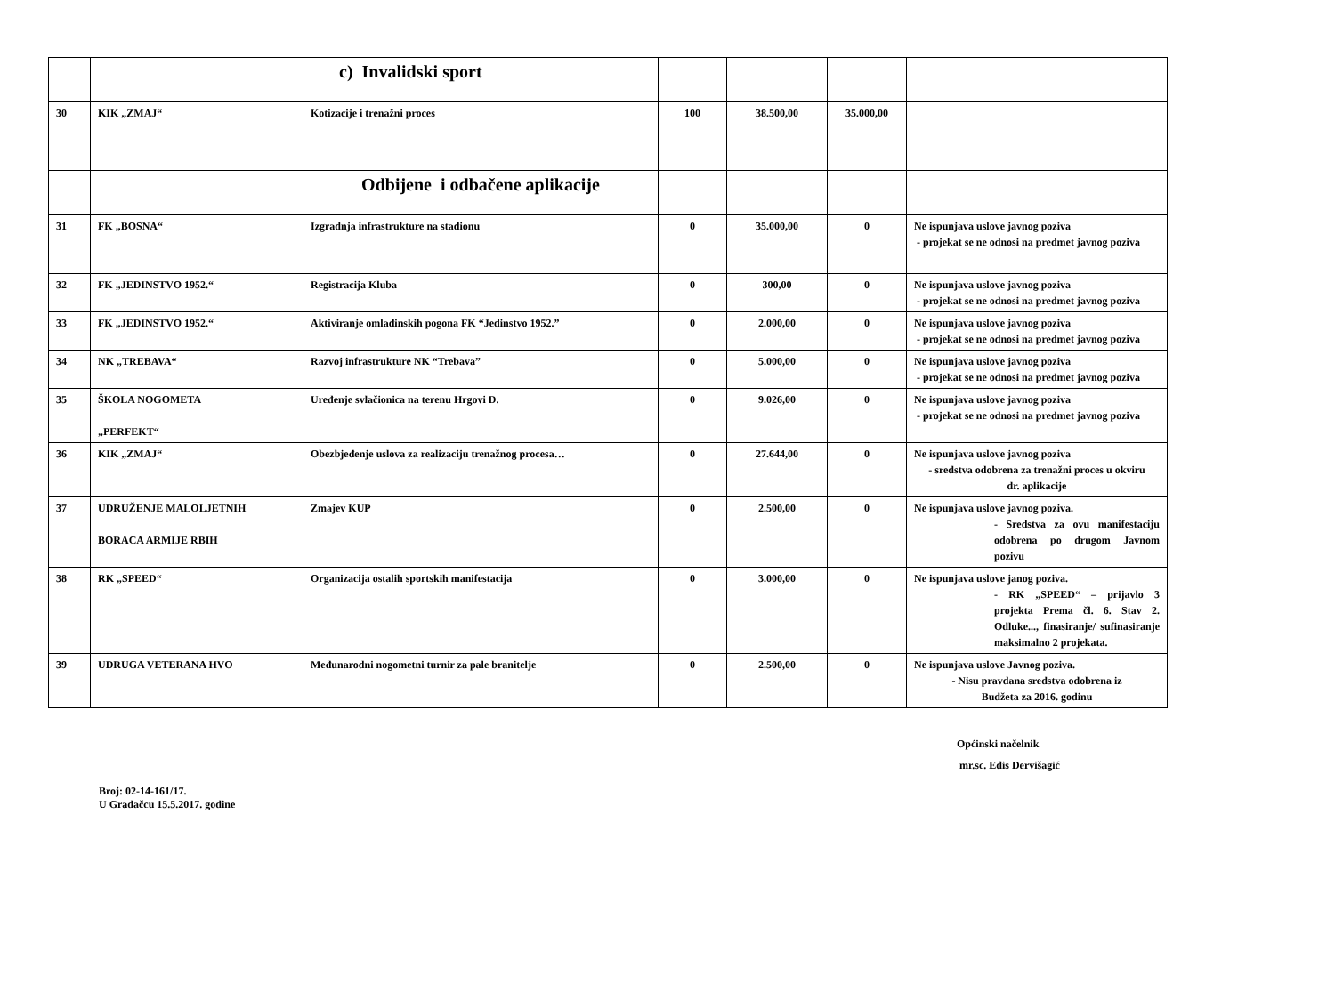| | | c) Invalidski sport | | | | |
| 30 | KIK „ZMAJ“ | Kotizacije i trenažni proces | 100 | 38.500,00 | 35.000,00 | |
| | | Odbijene i odbačene aplikacije | | | | |
| 31 | FK „BOSNA“ | Izgradnja infrastrukture na stadionu | 0 | 35.000,00 | 0 | Ne ispunjava uslove javnog poziva - projekat se ne odnosi na predmet javnog poziva |
| 32 | FK „JEDINSTVO 1952.“ | Registracija Kluba | 0 | 300,00 | 0 | Ne ispunjava uslove javnog poziva - projekat se ne odnosi na predmet javnog poziva |
| 33 | FK „JEDINSTVO 1952.“ | Aktiviranje omladinskih pogona FK “Jedinstvo 1952.” | 0 | 2.000,00 | 0 | Ne ispunjava uslove javnog poziva - projekat se ne odnosi na predmet javnog poziva |
| 34 | NK „TREBAVA“ | Razvoj infrastrukture NK “Trebava” | 0 | 5.000,00 | 0 | Ne ispunjava uslove javnog poziva - projekat se ne odnosi na predmet javnog poziva |
| 35 | ŠKOLA NOGOMETA „PERFEKT“ | Uređenje svlačionica na terenu Hrgovi D. | 0 | 9.026,00 | 0 | Ne ispunjava uslove javnog poziva - projekat se ne odnosi na predmet javnog poziva |
| 36 | KIK „ZMAJ“ | Obezbjeđenje uslova za realizaciju trenažnog procesa… | 0 | 27.644,00 | 0 | Ne ispunjava uslove javnog poziva - sredstva odobrena za trenažni proces u okviru dr. aplikacije |
| 37 | UDRUŽENJE MALOLJETNIH BORACA ARMIJE RBIH | Zmajev KUP | 0 | 2.500,00 | 0 | Ne ispunjava uslove javnog poziva. - Sredstva za ovu manifestaciju odobrena po drugom Javnom pozivu |
| 38 | RK „SPEED“ | Organizacija ostalih sportskih manifestacija | 0 | 3.000,00 | 0 | Ne ispunjava uslove janog poziva. - RK „SPEED“ – prijavlo 3 projekta Prema čl. 6. Stav 2. Odluke..., finasiranje/ sufinasiranje maksimalno 2 projekata. |
| 39 | UDRUGA VETERANA HVO | Međunarodni nogometni turnir za pale branitelje | 0 | 2.500,00 | 0 | Ne ispunjava uslove Javnog poziva. - Nisu pravdana sredstva odobrena iz Budžeta za 2016. godinu |
Općinski načelnik
mr.sc. Edis Dervišagić
Broj: 02-14-161/17.
U Gradačcu 15.5.2017. godine